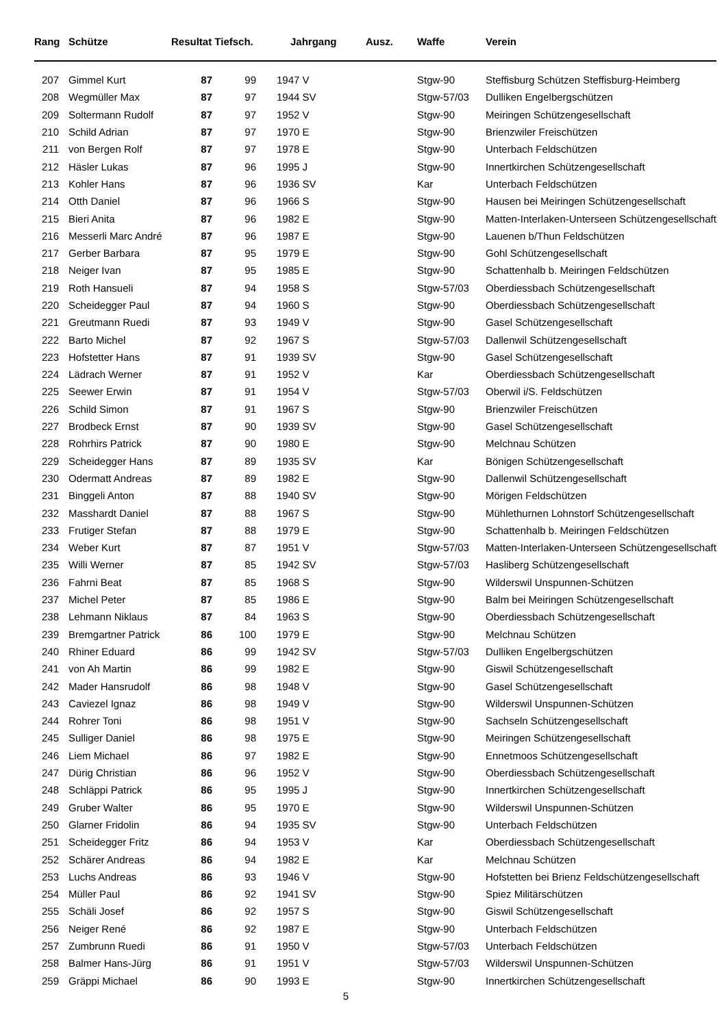| Rang | Schütze | Resultat Tiefsch. | | Jahrgang | Ausz. | Waffe | Verein |
| --- | --- | --- | --- | --- | --- | --- | --- |
| 207 | Gimmel Kurt | 87 | 99 | 1947 V | | Stgw-90 | Steffisburg Schützen Steffisburg-Heimberg |
| 208 | Wegmüller Max | 87 | 97 | 1944 SV | | Stgw-57/03 | Dulliken Engelbergschützen |
| 209 | Soltermann Rudolf | 87 | 97 | 1952 V | | Stgw-90 | Meiringen Schützengesellschaft |
| 210 | Schild Adrian | 87 | 97 | 1970 E | | Stgw-90 | Brienzwiler Freischützen |
| 211 | von Bergen Rolf | 87 | 97 | 1978 E | | Stgw-90 | Unterbach Feldschützen |
| 212 | Häsler Lukas | 87 | 96 | 1995 J | | Stgw-90 | Innertkirchen Schützengesellschaft |
| 213 | Kohler Hans | 87 | 96 | 1936 SV | | Kar | Unterbach Feldschützen |
| 214 | Otth Daniel | 87 | 96 | 1966 S | | Stgw-90 | Hausen bei Meiringen Schützengesellschaft |
| 215 | Bieri Anita | 87 | 96 | 1982 E | | Stgw-90 | Matten-Interlaken-Unterseen Schützengesellschaft |
| 216 | Messerli Marc André | 87 | 96 | 1987 E | | Stgw-90 | Lauenen b/Thun Feldschützen |
| 217 | Gerber Barbara | 87 | 95 | 1979 E | | Stgw-90 | Gohl Schützengesellschaft |
| 218 | Neiger Ivan | 87 | 95 | 1985 E | | Stgw-90 | Schattenhalb b. Meiringen Feldschützen |
| 219 | Roth Hansueli | 87 | 94 | 1958 S | | Stgw-57/03 | Oberdiessbach Schützengesellschaft |
| 220 | Scheidegger Paul | 87 | 94 | 1960 S | | Stgw-90 | Oberdiessbach Schützengesellschaft |
| 221 | Greutmann Ruedi | 87 | 93 | 1949 V | | Stgw-90 | Gasel Schützengesellschaft |
| 222 | Barto Michel | 87 | 92 | 1967 S | | Stgw-57/03 | Dallenwil Schützengesellschaft |
| 223 | Hofstetter Hans | 87 | 91 | 1939 SV | | Stgw-90 | Gasel Schützengesellschaft |
| 224 | Lädrach Werner | 87 | 91 | 1952 V | | Kar | Oberdiessbach Schützengesellschaft |
| 225 | Seewer Erwin | 87 | 91 | 1954 V | | Stgw-57/03 | Oberwil i/S. Feldschützen |
| 226 | Schild Simon | 87 | 91 | 1967 S | | Stgw-90 | Brienzwiler Freischützen |
| 227 | Brodbeck Ernst | 87 | 90 | 1939 SV | | Stgw-90 | Gasel Schützengesellschaft |
| 228 | Rohrhirs Patrick | 87 | 90 | 1980 E | | Stgw-90 | Melchnau Schützen |
| 229 | Scheidegger Hans | 87 | 89 | 1935 SV | | Kar | Bönigen Schützengesellschaft |
| 230 | Odermatt Andreas | 87 | 89 | 1982 E | | Stgw-90 | Dallenwil Schützengesellschaft |
| 231 | Binggeli Anton | 87 | 88 | 1940 SV | | Stgw-90 | Mörigen Feldschützen |
| 232 | Masshardt Daniel | 87 | 88 | 1967 S | | Stgw-90 | Mühlethurnen Lohnstorf Schützengesellschaft |
| 233 | Frutiger Stefan | 87 | 88 | 1979 E | | Stgw-90 | Schattenhalb b. Meiringen Feldschützen |
| 234 | Weber Kurt | 87 | 87 | 1951 V | | Stgw-57/03 | Matten-Interlaken-Unterseen Schützengesellschaft |
| 235 | Willi Werner | 87 | 85 | 1942 SV | | Stgw-57/03 | Hasliberg Schützengesellschaft |
| 236 | Fahrni Beat | 87 | 85 | 1968 S | | Stgw-90 | Wilderswil Unspunnen-Schützen |
| 237 | Michel Peter | 87 | 85 | 1986 E | | Stgw-90 | Balm bei Meiringen Schützengesellschaft |
| 238 | Lehmann Niklaus | 87 | 84 | 1963 S | | Stgw-90 | Oberdiessbach Schützengesellschaft |
| 239 | Bremgartner Patrick | 86 | 100 | 1979 E | | Stgw-90 | Melchnau Schützen |
| 240 | Rhiner Eduard | 86 | 99 | 1942 SV | | Stgw-57/03 | Dulliken Engelbergschützen |
| 241 | von Ah Martin | 86 | 99 | 1982 E | | Stgw-90 | Giswil Schützengesellschaft |
| 242 | Mader Hansrudolf | 86 | 98 | 1948 V | | Stgw-90 | Gasel Schützengesellschaft |
| 243 | Caviezel Ignaz | 86 | 98 | 1949 V | | Stgw-90 | Wilderswil Unspunnen-Schützen |
| 244 | Rohrer Toni | 86 | 98 | 1951 V | | Stgw-90 | Sachseln Schützengesellschaft |
| 245 | Sulliger Daniel | 86 | 98 | 1975 E | | Stgw-90 | Meiringen Schützengesellschaft |
| 246 | Liem Michael | 86 | 97 | 1982 E | | Stgw-90 | Ennetmoos Schützengesellschaft |
| 247 | Dürig Christian | 86 | 96 | 1952 V | | Stgw-90 | Oberdiessbach Schützengesellschaft |
| 248 | Schläppi Patrick | 86 | 95 | 1995 J | | Stgw-90 | Innertkirchen Schützengesellschaft |
| 249 | Gruber Walter | 86 | 95 | 1970 E | | Stgw-90 | Wilderswil Unspunnen-Schützen |
| 250 | Glarner Fridolin | 86 | 94 | 1935 SV | | Stgw-90 | Unterbach Feldschützen |
| 251 | Scheidegger Fritz | 86 | 94 | 1953 V | | Kar | Oberdiessbach Schützengesellschaft |
| 252 | Schärer Andreas | 86 | 94 | 1982 E | | Kar | Melchnau Schützen |
| 253 | Luchs Andreas | 86 | 93 | 1946 V | | Stgw-90 | Hofstetten bei Brienz Feldschützengesellschaft |
| 254 | Müller Paul | 86 | 92 | 1941 SV | | Stgw-90 | Spiez Militärschützen |
| 255 | Schäli Josef | 86 | 92 | 1957 S | | Stgw-90 | Giswil Schützengesellschaft |
| 256 | Neiger René | 86 | 92 | 1987 E | | Stgw-90 | Unterbach Feldschützen |
| 257 | Zumbrunn Ruedi | 86 | 91 | 1950 V | | Stgw-57/03 | Unterbach Feldschützen |
| 258 | Balmer Hans-Jürg | 86 | 91 | 1951 V | | Stgw-57/03 | Wilderswil Unspunnen-Schützen |
| 259 | Gräppi Michael | 86 | 90 | 1993 E | | Stgw-90 | Innertkirchen Schützengesellschaft |
5